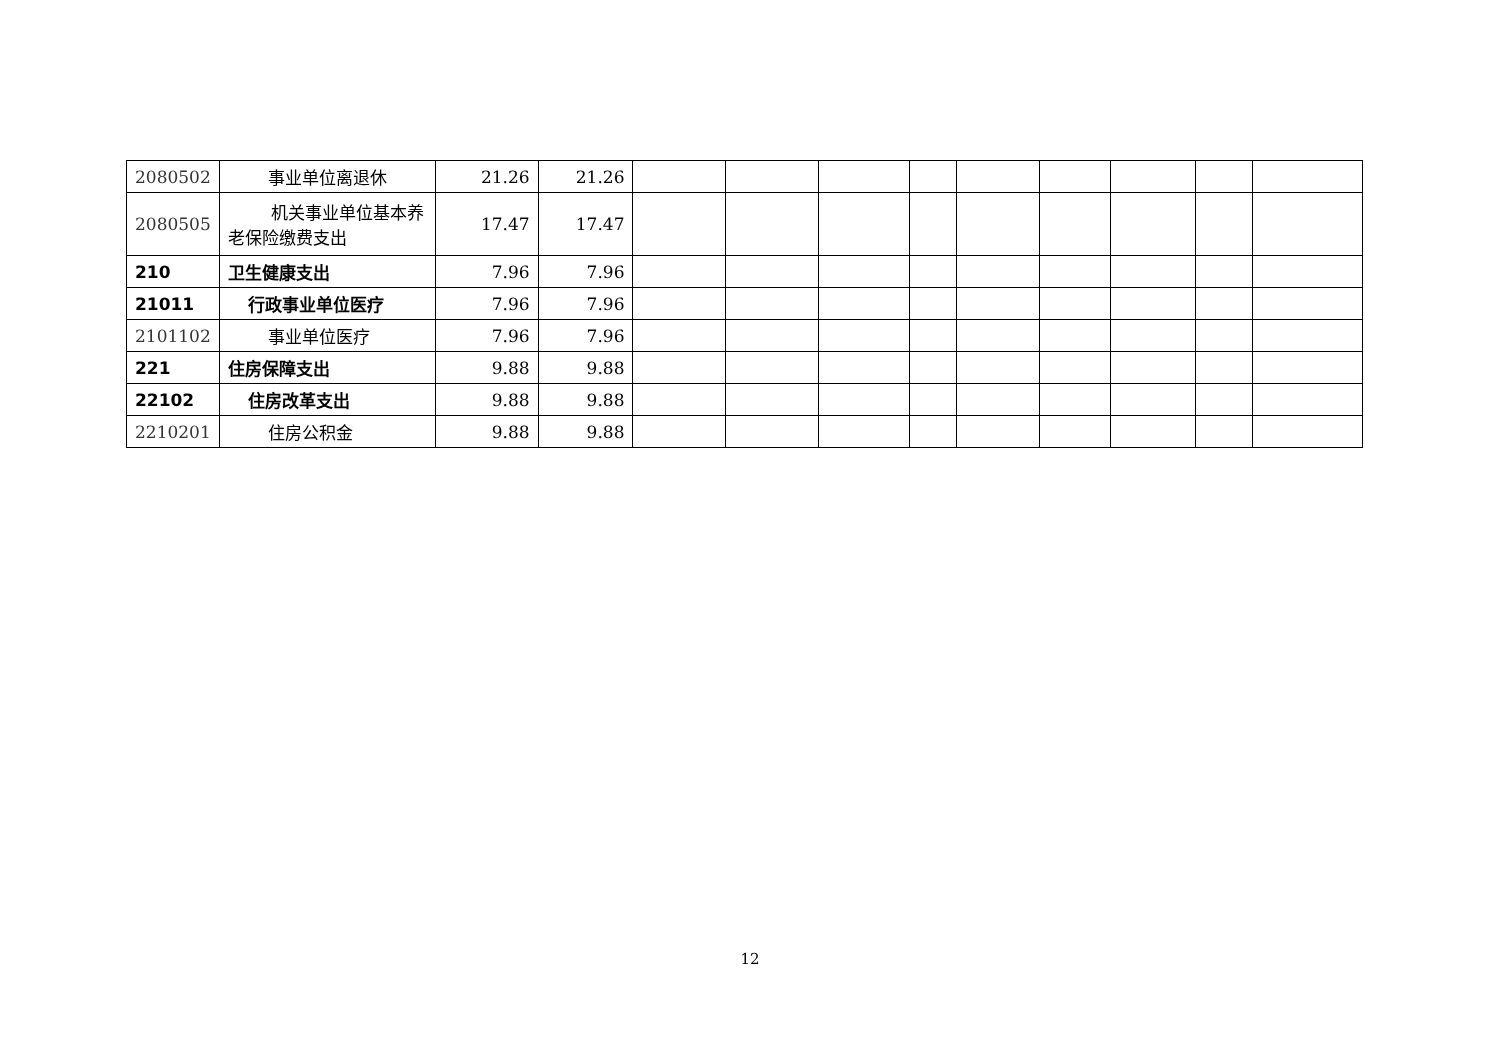| 2080502 | 事业单位离退休 | 21.26 | 21.26 | | | | | | | | | |
| 2080505 | 机关事业单位基本养老保险缴费支出 | 17.47 | 17.47 | | | | | | | | | |
| 210 | 卫生健康支出 | 7.96 | 7.96 | | | | | | | | | |
| 21011 | 行政事业单位医疗 | 7.96 | 7.96 | | | | | | | | | |
| 2101102 | 事业单位医疗 | 7.96 | 7.96 | | | | | | | | | |
| 221 | 住房保障支出 | 9.88 | 9.88 | | | | | | | | | |
| 22102 | 住房改革支出 | 9.88 | 9.88 | | | | | | | | | |
| 2210201 | 住房公积金 | 9.88 | 9.88 | | | | | | | | | |
12